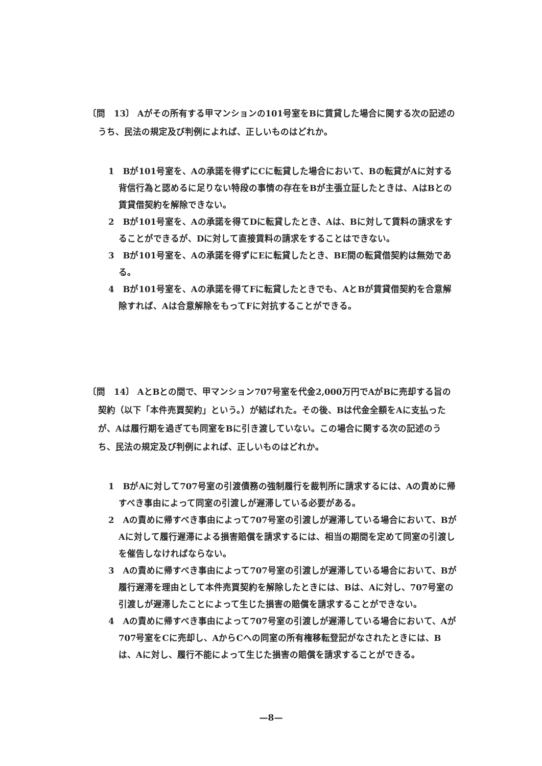〔問　13〕 Aがその所有する甲マンションの101号室をBに賃貸した場合に関する次の記述のうち、民法の規定及び判例によれば、正しいものはどれか。
1　Bが101号室を、Aの承諾を得ずにCに転貸した場合において、Bの転貸がAに対する背信行為と認めるに足りない特段の事情の存在をBが主張立証したときは、AはBとの賃貸借契約を解除できない。
2　Bが101号室を、Aの承諾を得てDに転貸したとき、Aは、Bに対して賃料の請求をすることができるが、Dに対して直接賃料の請求をすることはできない。
3　Bが101号室を、Aの承諾を得ずにEに転貸したとき、BE間の転貸借契約は無効である。
4　Bが101号室を、Aの承諾を得てFに転貸したときでも、AとBが賃貸借契約を合意解除すれば、Aは合意解除をもってFに対抗することができる。
〔問　14〕 AとBとの間で、甲マンション707号室を代金2,000万円でAがBに売却する旨の契約（以下「本件売買契約」という。）が結ばれた。その後、Bは代金全額をAに支払ったが、Aは履行期を過ぎても同室をBに引き渡していない。この場合に関する次の記述のうち、民法の規定及び判例によれば、正しいものはどれか。
1　BがAに対して707号室の引渡債務の強制履行を裁判所に請求するには、Aの責めに帰すべき事由によって同室の引渡しが遅滞している必要がある。
2　Aの責めに帰すべき事由によって707号室の引渡しが遅滞している場合において、BがAに対して履行遅滞による損害賠償を請求するには、相当の期間を定めて同室の引渡しを催告しなければならない。
3　Aの責めに帰すべき事由によって707号室の引渡しが遅滞している場合において、Bが履行遅滞を理由として本件売買契約を解除したときには、Bは、Aに対し、707号室の引渡しが遅滞したことによって生じた損害の賠償を請求することができない。
4　Aの責めに帰すべき事由によって707号室の引渡しが遅滞している場合において、Aが707号室をCに売却し、AからCへの同室の所有権移転登記がなされたときには、Bは、Aに対し、履行不能によって生じた損害の賠償を請求することができる。
—8—